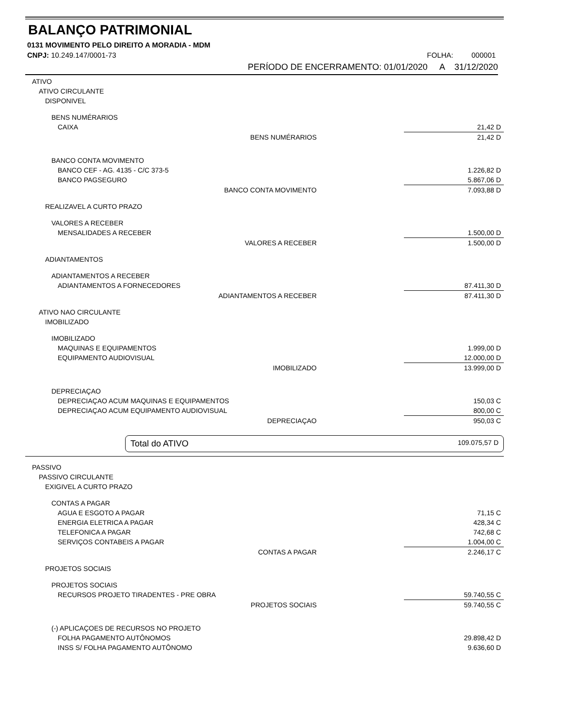BALANÇO PATRIMONIAL
0131 MOVIMENTO PELO DIREITO A MORADIA - MDM
CNPJ: 10.249.147/0001-73 FOLHA: 000001
PERÍODO DE ENCERRAMENTO: 01/01/2020 A 31/12/2020
| ATIVO | |
| ATIVO CIRCULANTE | |
| DISPONIVEL | |
| BENS NUMÉRARIOS | |
| CAIXA | 21,42 D |
| BENS NUMÉRARIOS | 21,42 D |
| BANCO CONTA MOVIMENTO | |
| BANCO CEF - AG. 4135 - C/C 373-5 | 1.226,82 D |
| BANCO PAGSEGURO | 5.867,06 D |
| BANCO CONTA MOVIMENTO | 7.093,88 D |
| REALIZAVEL A CURTO PRAZO | |
| VALORES A RECEBER | |
| MENSALIDADES A RECEBER | 1.500,00 D |
| VALORES A RECEBER | 1.500,00 D |
| ADIANTAMENTOS | |
| ADIANTAMENTOS A RECEBER | |
| ADIANTAMENTOS A FORNECEDORES | 87.411,30 D |
| ADIANTAMENTOS A RECEBER | 87.411,30 D |
| ATIVO NAO CIRCULANTE | |
| IMOBILIZADO | |
| IMOBILIZADO | |
| MAQUINAS E EQUIPAMENTOS | 1.999,00 D |
| EQUIPAMENTO AUDIOVISUAL | 12.000,00 D |
| IMOBILIZADO | 13.999,00 D |
| DEPRECIAÇAO | |
| DEPRECIAÇAO ACUM MAQUINAS E EQUIPAMENTOS | 150,03 C |
| DEPRECIAÇAO ACUM EQUIPAMENTO AUDIOVISUAL | 800,00 C |
| DEPRECIAÇAO | 950,03 C |
Total do ATIVO 109.075,57 D
| PASSIVO | |
| PASSIVO CIRCULANTE | |
| EXIGIVEL A CURTO PRAZO | |
| CONTAS A PAGAR | |
| AGUA E ESGOTO A PAGAR | 71,15 C |
| ENERGIA ELETRICA A PAGAR | 428,34 C |
| TELEFONICA A PAGAR | 742,68 C |
| SERVIÇOS CONTABEIS A PAGAR | 1.004,00 C |
| CONTAS A PAGAR | 2.246,17 C |
| PROJETOS SOCIAIS | |
| PROJETOS SOCIAIS | |
| RECURSOS PROJETO TIRADENTES - PRE OBRA | 59.740,55 C |
| PROJETOS SOCIAIS | 59.740,55 C |
| (-) APLICAÇOES DE RECURSOS NO PROJETO | |
| FOLHA PAGAMENTO AUTÔNOMOS | 29.898,42 D |
| INSS S/ FOLHA PAGAMENTO AUTÔNOMO | 9.636,60 D |